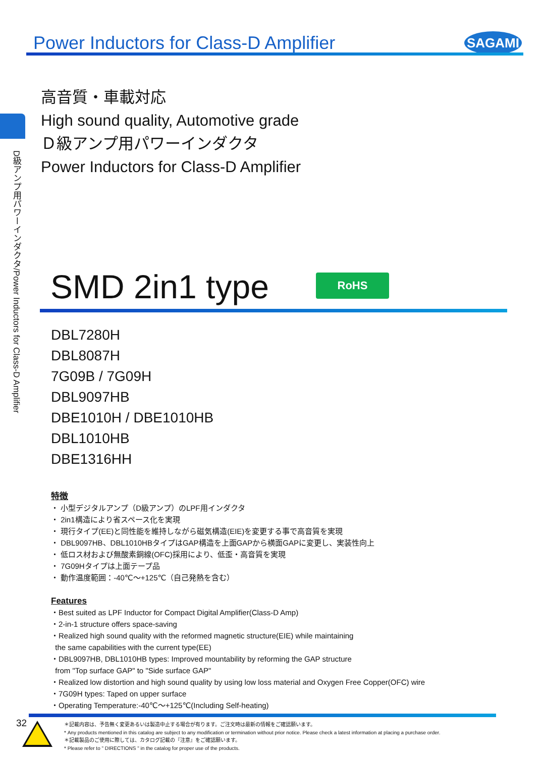Power Inductors for Class-D Amplifier
SAGAMI
D級アンプ用パワーインダクタ/Power Inductors for Class-D Amplifier
高音質・車載対応
High sound quality, Automotive grade
Ｄ級アンプ用パワーインダクタ
Power Inductors for Class-D Amplifier
SMD 2in1 type RoHS
DBL7280H
DBL8087H
7G09B / 7G09H
DBL9097HB
DBE1010H / DBE1010HB
DBL1010HB
DBE1316HH
特徴
・ 小型デジタルアンプ（D級アンプ）のLPF用インダクタ
・ 2in1構造により省スペース化を実現
・ 現行タイプ(EE)と同性能を維持しながら磁気構造(EIE)を変更する事で高音質を実現
・ DBL9097HB、DBL1010HBタイプはGAP構造を上面GAPから横面GAPに変更し、実装性向上
・ 低ロス材および無酸素銅線(OFC)採用により、低歪・高音質を実現
・ 7G09Hタイプは上面テープ品
・ 動作温度範囲：-40℃～+125℃（自己発熱を含む）
Features
・Best suited as LPF Inductor for Compact Digital Amplifier(Class-D Amp)
・2-in-1 structure offers space-saving
・Realized high sound quality with the reformed magnetic structure(EIE) while maintaining
the same capabilities with the current type(EE)
・DBL9097HB, DBL1010HB types: Improved mountability by reforming the GAP structure
from "Top surface GAP" to "Side surface GAP"
・Realized low distortion and high sound quality by using low loss material and Oxygen Free Copper(OFC) wire
・7G09H types: Taped on upper surface
・Operating Temperature:-40℃～+125℃(Including Self-heating)
32
＊記載内容は、予告無く変更あるいは製造中止する場合が有ります。ご注文時は最新の情報をご確認願います。
* Any products mentioned in this catalog are subject to any modification or termination without prior notice. Please check a latest information at placing a purchase order.
＊記載製品のご使用に際しては、カタログ記載の『注意』をご確認願います。
* Please refer to " DIRECTIONS " in the catalog for proper use of the products.